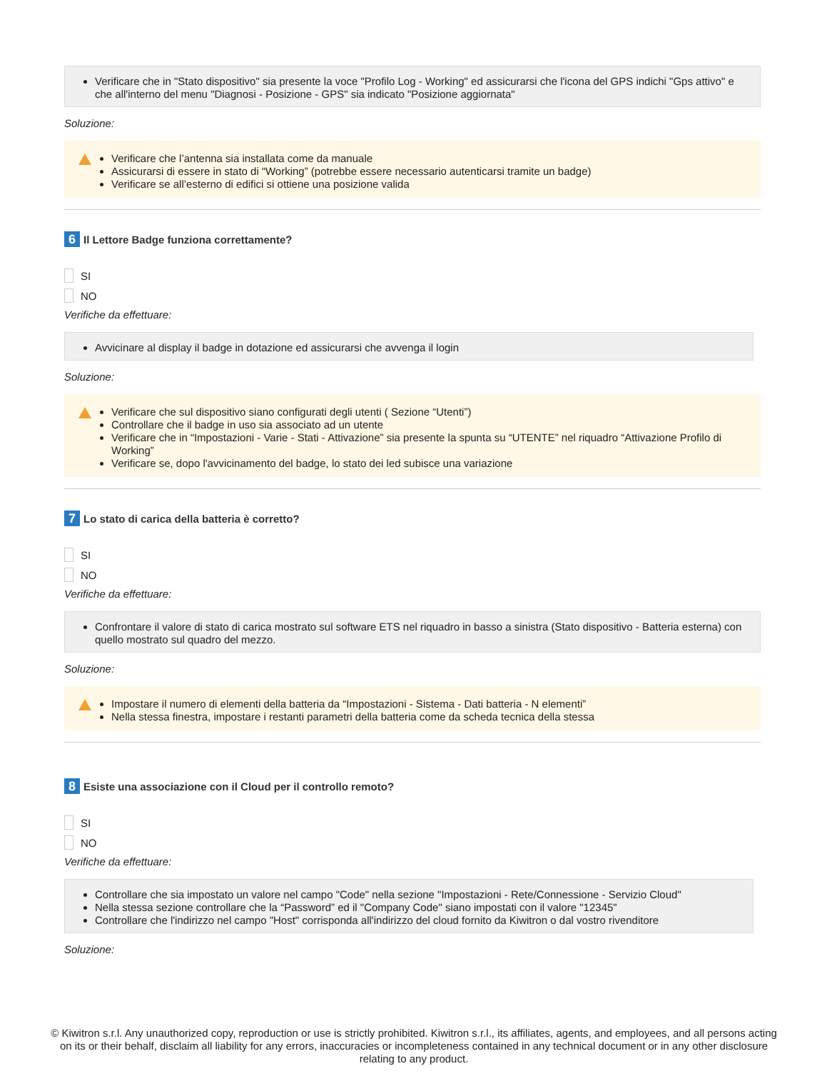Verificare che in "Stato dispositivo" sia presente la voce "Profilo Log - Working" ed assicurarsi che l'icona del GPS indichi "Gps attivo" e che all'interno del menu "Diagnosi - Posizione - GPS" sia indicato "Posizione aggiornata"
Soluzione:
Verificare che l’antenna sia installata come da manuale
Assicurarsi di essere in stato di “Working” (potrebbe essere necessario autenticarsi tramite un badge)
Verificare se all’esterno di edifici si ottiene una posizione valida
6 Il Lettore Badge funziona correttamente?
SI
NO
Verifiche da effettuare:
Avvicinare al display il badge in dotazione ed assicurarsi che avvenga il login
Soluzione:
Verificare che sul dispositivo siano configurati degli utenti ( Sezione “Utenti”)
Controllare che il badge in uso sia associato ad un utente
Verificare che in “Impostazioni - Varie - Stati - Attivazione” sia presente la spunta su “UTENTE” nel riquadro “Attivazione Profilo di Working”
Verificare se, dopo l'avvicinamento del badge, lo stato dei led subisce una variazione
7 Lo stato di carica della batteria è corretto?
SI
NO
Verifiche da effettuare:
Confrontare il valore di stato di carica mostrato sul software ETS nel riquadro in basso a sinistra (Stato dispositivo - Batteria esterna) con quello mostrato sul quadro del mezzo.
Soluzione:
Impostare il numero di elementi della batteria da “Impostazioni - Sistema - Dati batteria - N elementi”
Nella stessa finestra, impostare i restanti parametri della batteria come da scheda tecnica della stessa
8 Esiste una associazione con il Cloud per il controllo remoto?
SI
NO
Verifiche da effettuare:
Controllare che sia impostato un valore nel campo "Code" nella sezione "Impostazioni - Rete/Connessione - Servizio Cloud"
Nella stessa sezione controllare che la “Password” ed il "Company Code" siano impostati con il valore "12345"
Controllare che l'indirizzo nel campo "Host" corrisponda all'indirizzo del cloud fornito da Kiwitron o dal vostro rivenditore
Soluzione:
© Kiwitron s.r.l. Any unauthorized copy, reproduction or use is strictly prohibited. Kiwitron s.r.l., its affiliates, agents, and employees, and all persons acting on its or their behalf, disclaim all liability for any errors, inaccuracies or incompleteness contained in any technical document or in any other disclosure relating to any product.